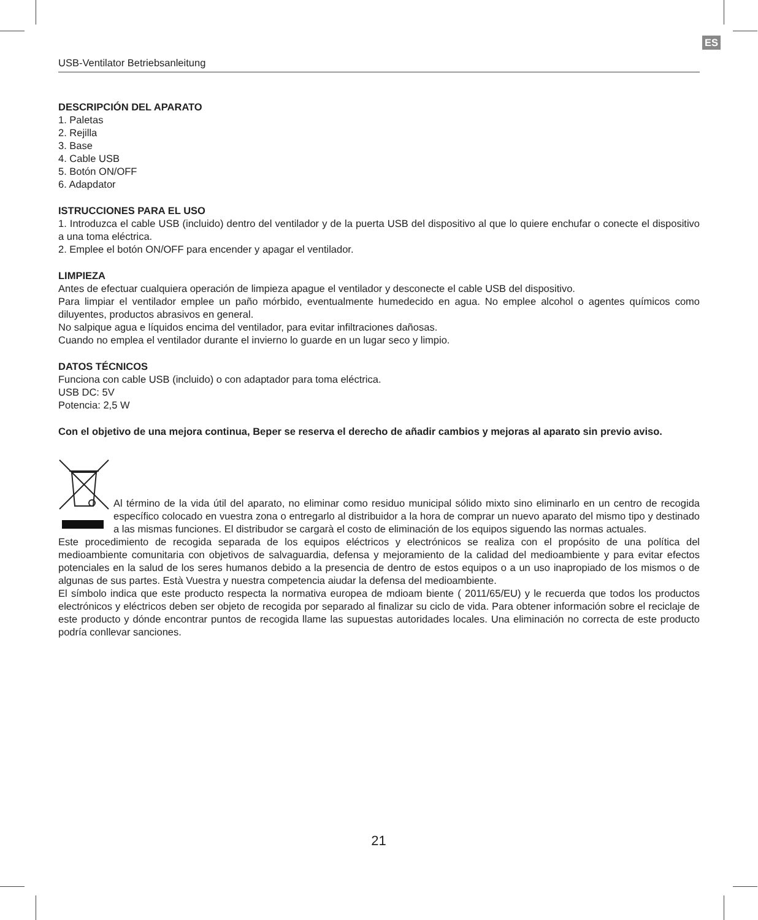ES
USB-Ventilator Betriebsanleitung
DESCRIPCIÓN DEL APARATO
1. Paletas
2. Rejilla
3. Base
4. Cable USB
5. Botón ON/OFF
6. Adapdator
ISTRUCCIONES PARA EL USO
1. Introduzca el cable USB (incluido) dentro del ventilador y de la puerta USB del dispositivo al que lo quiere enchufar o conecte el dispositivo a una toma eléctrica.
2. Emplee el botón ON/OFF para encender y apagar el ventilador.
LIMPIEZA
Antes de efectuar cualquiera operación de limpieza apague el ventilador y desconecte el cable USB del dispositivo.
Para limpiar el ventilador emplee un paño mórbido, eventualmente humedecido en agua. No emplee alcohol o agentes químicos como diluyentes, productos abrasivos en general.
No salpique agua e líquidos encima del ventilador, para evitar infiltraciones dañosas.
Cuando no emplea el ventilador durante el invierno lo guarde en un lugar seco y limpio.
DATOS TÉCNICOS
Funciona con cable USB (incluido) o con adaptador para toma eléctrica.
USB DC: 5V
Potencia: 2,5 W
Con el objetivo de una mejora continua, Beper se reserva el derecho de añadir cambios y mejoras al aparato sin previo aviso.
Al término de la vida útil del aparato, no eliminar como residuo municipal sólido mixto sino eliminarlo en un centro de recogida específico colocado en vuestra zona o entregarlo al distribuidor a la hora de comprar un nuevo aparato del mismo tipo y destinado a las mismas funciones. El distribudor se cargarà el costo de eliminación de los equipos siguendo las normas actuales.
Este procedimiento de recogida separada de los equipos eléctricos y electrónicos se realiza con el propósito de una política del medioambiente comunitaria con objetivos de salvaguardia, defensa y mejoramiento de la calidad del medioambiente y para evitar efectos potenciales en la salud de los seres humanos debido a la presencia de dentro de estos equipos o a un uso inapropiado de los mismos o de algunas de sus partes. Està Vuestra y nuestra competencia aiudar la defensa del medioambiente.
El símbolo indica que este producto respecta la normativa europea de mdioam biente ( 2011/65/EU) y le recuerda que todos los productos electrónicos y eléctricos deben ser objeto de recogida por separado al finalizar su ciclo de vida. Para obtener información sobre el reciclaje de este producto y dónde encontrar puntos de recogida llame las supuestas autoridades locales. Una eliminación no correcta de este producto podría conllevar sanciones.
21